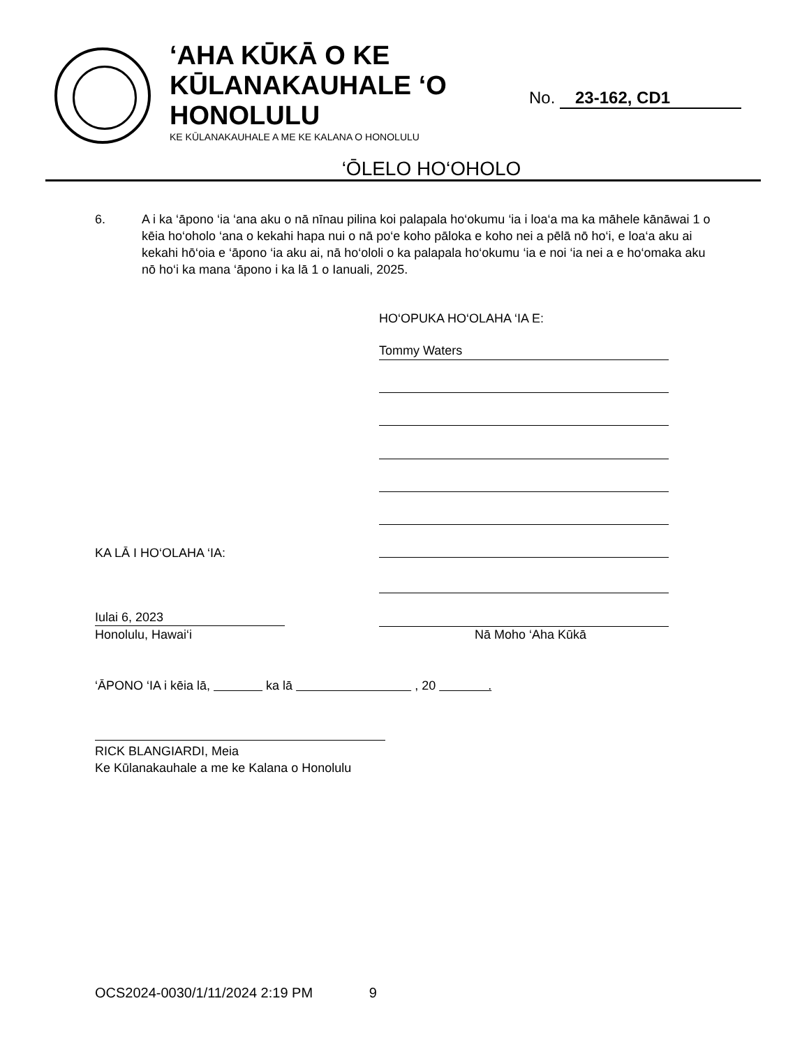‘AHA KŪKĀ O KE
KŪLANAKAUHALE ‘O
HONOLULU
KE KŪLANAKAUHALE A ME KE KALANA O HONOLULU
No. 23-162, CD1
‘ŌLELO HO‘OHOLO
6.
A i ka ‘āpono ‘ia ‘ana aku o nā nīnau pilina koi palapala ho‘okumu ‘ia i loa‘a ma ka māhele kānāwai 1 o kēia ho‘oholo ‘ana o kekahi hapa nui o nā po‘e koho pāloka e koho nei a pēlā nō ho‘i, e loa‘a aku ai kekahi hō‘oia e ‘āpono ‘ia aku ai, nā ho‘ololi o ka palapala ho‘okumu ‘ia e noi ‘ia nei a e ho‘omaka aku nō ho‘i ka mana ‘āpono i ka lā 1 o Ianuali, 2025.
HO‘OPUKA HO‘OLAHA ‘IA E:
Tommy Waters
KA LĀ I HO‘OLAHA ‘IA:
Iulai 6, 2023
Honolulu, Hawai‘i Nā Moho ‘Aha Kūkā
‘ĀPONO ‘IA i kēia lā, ka lā , 20 .
RICK BLANGIARDI, Meia
Ke Kūlanakauhale a me ke Kalana o Honolulu
OCS2024-0030/1/11/2024 2:19 PM 9